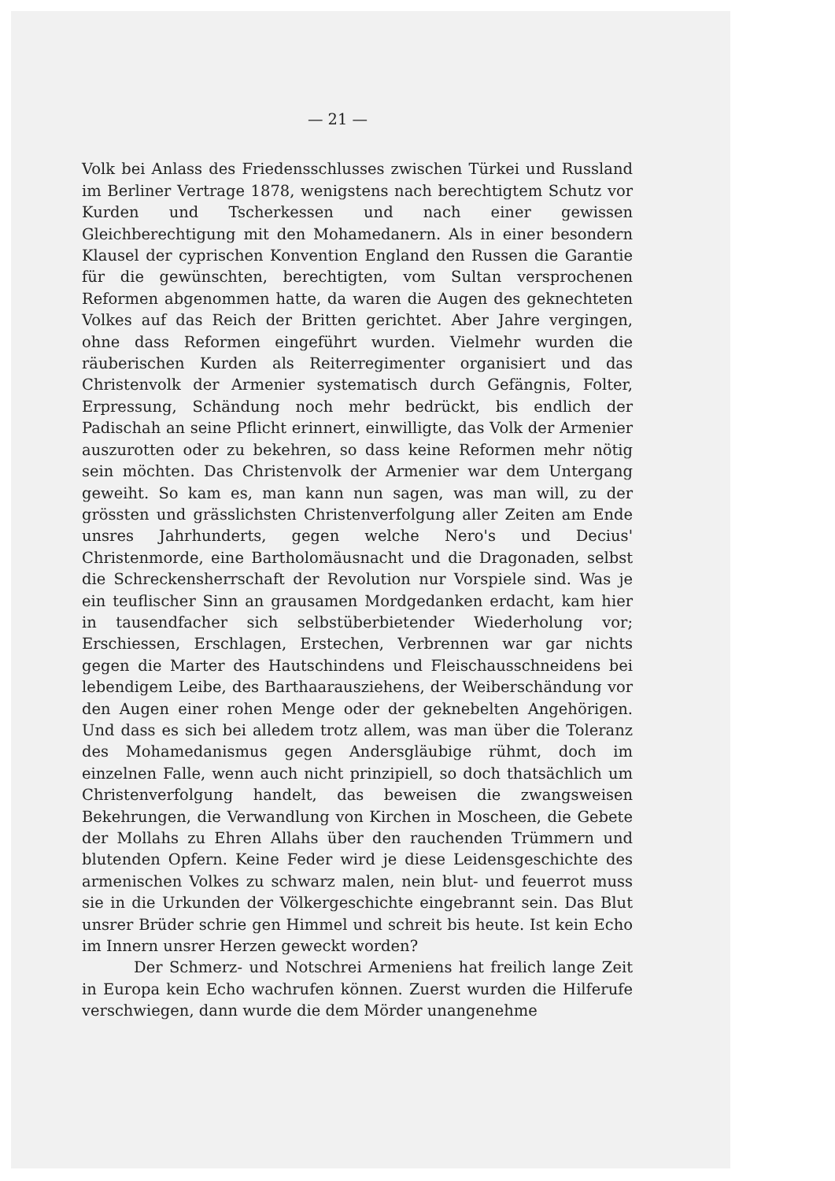— 21 —
Volk bei Anlass des Friedensschlusses zwischen Türkei und Russland im Berliner Vertrage 1878, wenigstens nach berechtigtem Schutz vor Kurden und Tscherkessen und nach einer gewissen Gleichberechtigung mit den Mohamedanern. Als in einer besondern Klausel der cyprischen Konvention England den Russen die Garantie für die gewünschten, berechtigten, vom Sultan versprochenen Reformen abgenommen hatte, da waren die Augen des geknechteten Volkes auf das Reich der Britten gerichtet. Aber Jahre vergingen, ohne dass Reformen eingeführt wurden. Vielmehr wurden die räuberischen Kurden als Reiterregimenter organisiert und das Christenvolk der Armenier systematisch durch Gefängnis, Folter, Erpressung, Schändung noch mehr bedrückt, bis endlich der Padischah an seine Pflicht erinnert, einwilligte, das Volk der Armenier auszurotten oder zu bekehren, so dass keine Reformen mehr nötig sein möchten. Das Christenvolk der Armenier war dem Untergang geweiht. So kam es, man kann nun sagen, was man will, zu der grössten und grässlichsten Christenverfolgung aller Zeiten am Ende unsres Jahrhunderts, gegen welche Nero's und Decius' Christenmorde, eine Bartholomäusnacht und die Dragonaden, selbst die Schreckensherrschaft der Revolution nur Vorspiele sind. Was je ein teuflischer Sinn an grausamen Mordgedanken erdacht, kam hier in tausendfacher sich selbstüberbietender Wiederholung vor; Erschiessen, Erschlagen, Erstechen, Verbrennen war gar nichts gegen die Marter des Hautschindens und Fleischausschneidens bei lebendigem Leibe, des Barthaarausziehens, der Weiberschändung vor den Augen einer rohen Menge oder der geknebelten Angehörigen. Und dass es sich bei alledem trotz allem, was man über die Toleranz des Mohamedanismus gegen Andersgläubige rühmt, doch im einzelnen Falle, wenn auch nicht prinzipiell, so doch thatsächlich um Christenverfolgung handelt, das beweisen die zwangsweisen Bekehrungen, die Verwandlung von Kirchen in Moscheen, die Gebete der Mollahs zu Ehren Allahs über den rauchenden Trümmern und blutenden Opfern. Keine Feder wird je diese Leidensgeschichte des armenischen Volkes zu schwarz malen, nein blut- und feuerrot muss sie in die Urkunden der Völkergeschichte eingebrannt sein. Das Blut unsrer Brüder schrie gen Himmel und schreit bis heute. Ist kein Echo im Innern unsrer Herzen geweckt worden?
Der Schmerz- und Notschrei Armeniens hat freilich lange Zeit in Europa kein Echo wachrufen können. Zuerst wurden die Hilferufe verschwiegen, dann wurde die dem Mörder unangenehme